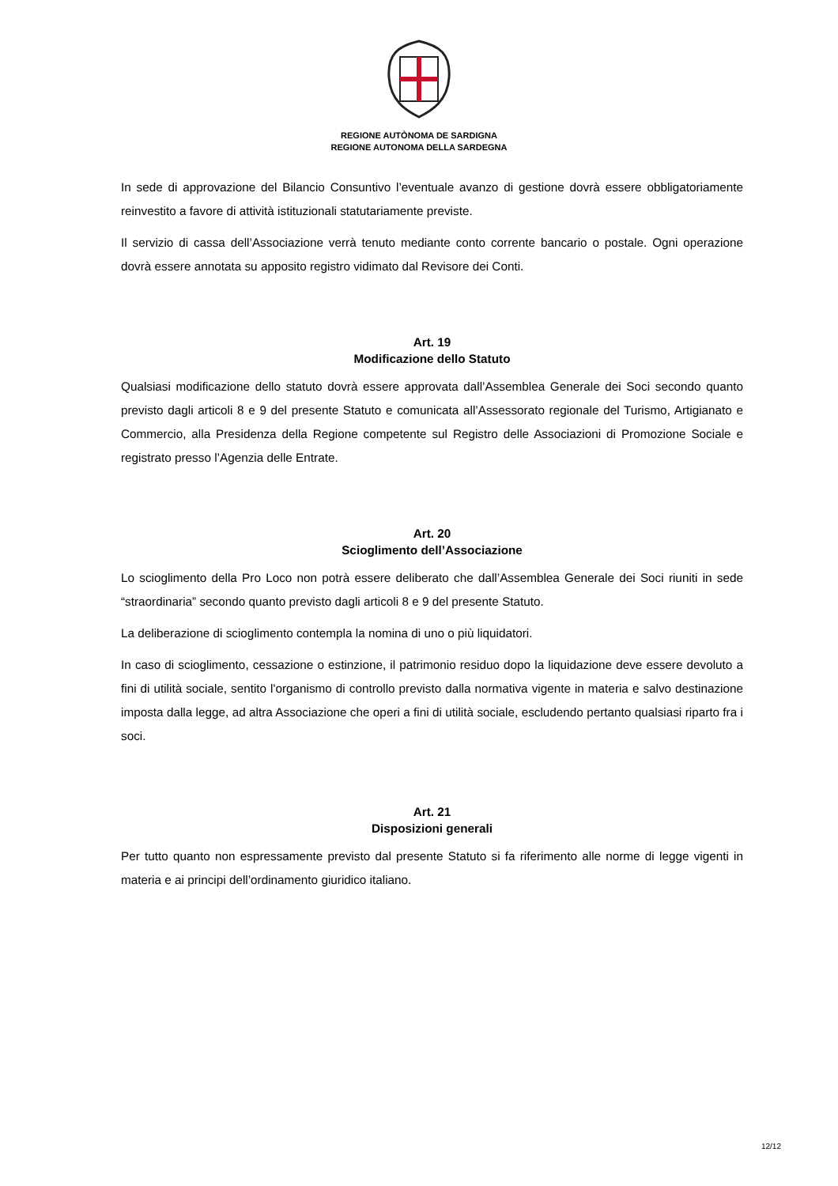REGIONE AUTÒNOMA DE SARDIGNA
REGIONE AUTONOMA DELLA SARDEGNA
In sede di approvazione del Bilancio Consuntivo l’eventuale avanzo di gestione dovrà essere obbligatoriamente reinvestito a favore di attività istituzionali statutariamente previste.
Il servizio di cassa dell’Associazione verrà tenuto mediante conto corrente bancario o postale. Ogni operazione dovrà essere annotata su apposito registro vidimato dal Revisore dei Conti.
Art. 19
Modificazione dello Statuto
Qualsiasi modificazione dello statuto dovrà essere approvata dall’Assemblea Generale dei Soci secondo quanto previsto dagli articoli 8 e 9 del presente Statuto e comunicata all’Assessorato regionale del Turismo, Artigianato e Commercio, alla Presidenza della Regione competente sul Registro delle Associazioni di Promozione Sociale e registrato presso l’Agenzia delle Entrate.
Art. 20
Scioglimento dell’Associazione
Lo scioglimento della Pro Loco non potrà essere deliberato che dall’Assemblea Generale dei Soci riuniti in sede “straordinaria” secondo quanto previsto dagli articoli 8 e 9 del presente Statuto.
La deliberazione di scioglimento contempla la nomina di uno o più liquidatori.
In caso di scioglimento, cessazione o estinzione, il patrimonio residuo dopo la liquidazione deve essere devoluto a fini di utilità sociale, sentito l'organismo di controllo previsto dalla normativa vigente in materia e salvo destinazione imposta dalla legge, ad altra Associazione che operi a fini di utilità sociale, escludendo pertanto qualsiasi riparto fra i soci.
Art. 21
Disposizioni generali
Per tutto quanto non espressamente previsto dal presente Statuto si fa riferimento alle norme di legge vigenti in materia e ai principi dell’ordinamento giuridico italiano.
12/12